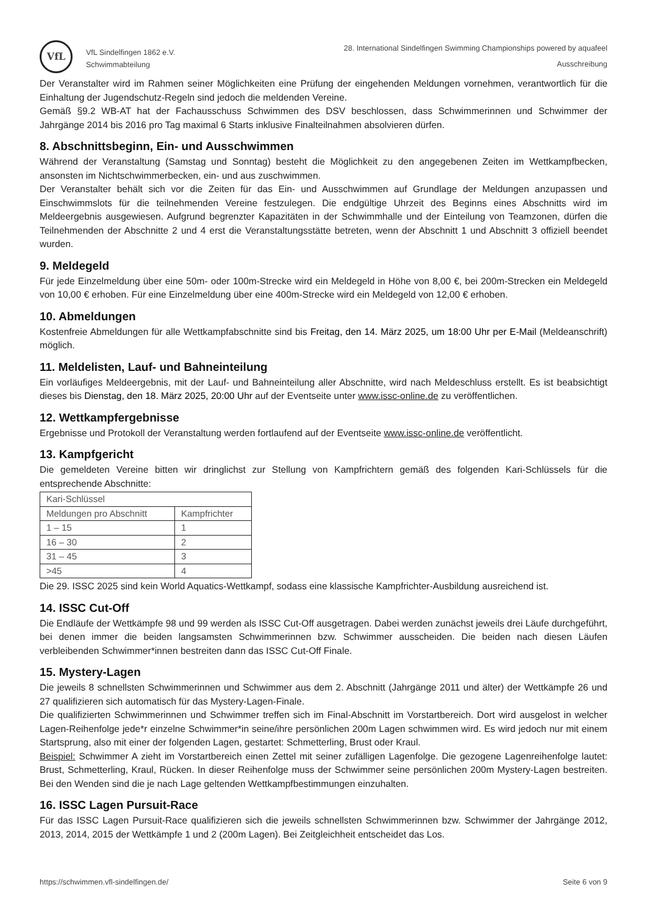VfL
VfL Sindelfingen 1862 e.V.
Schwimmabteilung
28. International Sindelfingen Swimming Championships powered by aquafeel
Ausschreibung
Der Veranstalter wird im Rahmen seiner Möglichkeiten eine Prüfung der eingehenden Meldungen vornehmen, verantwortlich für die Einhaltung der Jugendschutz-Regeln sind jedoch die meldenden Vereine.
Gemäß §9.2 WB-AT hat der Fachausschuss Schwimmen des DSV beschlossen, dass Schwimmerinnen und Schwimmer der Jahrgänge 2014 bis 2016 pro Tag maximal 6 Starts inklusive Finalteilnahmen absolvieren dürfen.
8. Abschnittsbeginn, Ein- und Ausschwimmen
Während der Veranstaltung (Samstag und Sonntag) besteht die Möglichkeit zu den angegebenen Zeiten im Wettkampfbecken, ansonsten im Nichtschwimmerbecken, ein- und aus zuschwimmen.
Der Veranstalter behält sich vor die Zeiten für das Ein- und Ausschwimmen auf Grundlage der Meldungen anzupassen und Einschwimmslots für die teilnehmenden Vereine festzulegen. Die endgültige Uhrzeit des Beginns eines Abschnitts wird im Meldeergebnis ausgewiesen. Aufgrund begrenzter Kapazitäten in der Schwimmhalle und der Einteilung von Teamzonen, dürfen die Teilnehmenden der Abschnitte 2 und 4 erst die Veranstaltungsstätte betreten, wenn der Abschnitt 1 und Abschnitt 3 offiziell beendet wurden.
9. Meldegeld
Für jede Einzelmeldung über eine 50m- oder 100m-Strecke wird ein Meldegeld in Höhe von 8,00 €, bei 200m-Strecken ein Meldegeld von 10,00 € erhoben. Für eine Einzelmeldung über eine 400m-Strecke wird ein Meldegeld von 12,00 € erhoben.
10. Abmeldungen
Kostenfreie Abmeldungen für alle Wettkampfabschnitte sind bis Freitag, den 14. März 2025, um 18:00 Uhr per E-Mail (Meldeanschrift) möglich.
11. Meldelisten, Lauf- und Bahneinteilung
Ein vorläufiges Meldeergebnis, mit der Lauf- und Bahneinteilung aller Abschnitte, wird nach Meldeschluss erstellt. Es ist beabsichtigt dieses bis Dienstag, den 18. März 2025, 20:00 Uhr auf der Eventseite unter www.issc-online.de zu veröffentlichen.
12. Wettkampfergebnisse
Ergebnisse und Protokoll der Veranstaltung werden fortlaufend auf der Eventseite www.issc-online.de veröffentlicht.
13. Kampfgericht
Die gemeldeten Vereine bitten wir dringlichst zur Stellung von Kampfrichtern gemäß des folgenden Kari-Schlüssels für die entsprechende Abschnitte:
| Kari-Schlüssel | |
| Meldungen pro Abschnitt | Kampfrichter |
| 1 – 15 | 1 |
| 16 – 30 | 2 |
| 31 – 45 | 3 |
| >45 | 4 |
Die 29. ISSC 2025 sind kein World Aquatics-Wettkampf, sodass eine klassische Kampfrichter-Ausbildung ausreichend ist.
14. ISSC Cut-Off
Die Endläufe der Wettkämpfe 98 und 99 werden als ISSC Cut-Off ausgetragen. Dabei werden zunächst jeweils drei Läufe durchgeführt, bei denen immer die beiden langsamsten Schwimmerinnen bzw. Schwimmer ausscheiden. Die beiden nach diesen Läufen verbleibenden Schwimmer*innen bestreiten dann das ISSC Cut-Off Finale.
15. Mystery-Lagen
Die jeweils 8 schnellsten Schwimmerinnen und Schwimmer aus dem 2. Abschnitt (Jahrgänge 2011 und älter) der Wettkämpfe 26 und 27 qualifizieren sich automatisch für das Mystery-Lagen-Finale.
Die qualifizierten Schwimmerinnen und Schwimmer treffen sich im Final-Abschnitt im Vorstartbereich. Dort wird ausgelost in welcher Lagen-Reihenfolge jede*r einzelne Schwimmer*in seine/ihre persönlichen 200m Lagen schwimmen wird. Es wird jedoch nur mit einem Startsprung, also mit einer der folgenden Lagen, gestartet: Schmetterling, Brust oder Kraul.
Beispiel: Schwimmer A zieht im Vorstartbereich einen Zettel mit seiner zufälligen Lagenfolge. Die gezogene Lagenreihenfolge lautet: Brust, Schmetterling, Kraul, Rücken. In dieser Reihenfolge muss der Schwimmer seine persönlichen 200m Mystery-Lagen bestreiten. Bei den Wenden sind die je nach Lage geltenden Wettkampfbestimmungen einzuhalten.
16. ISSC Lagen Pursuit-Race
Für das ISSC Lagen Pursuit-Race qualifizieren sich die jeweils schnellsten Schwimmerinnen bzw. Schwimmer der Jahrgänge 2012, 2013, 2014, 2015 der Wettkämpfe 1 und 2 (200m Lagen). Bei Zeitgleichheit entscheidet das Los.
https://schwimmen.vfl-sindelfingen.de/ Seite 6 von 9